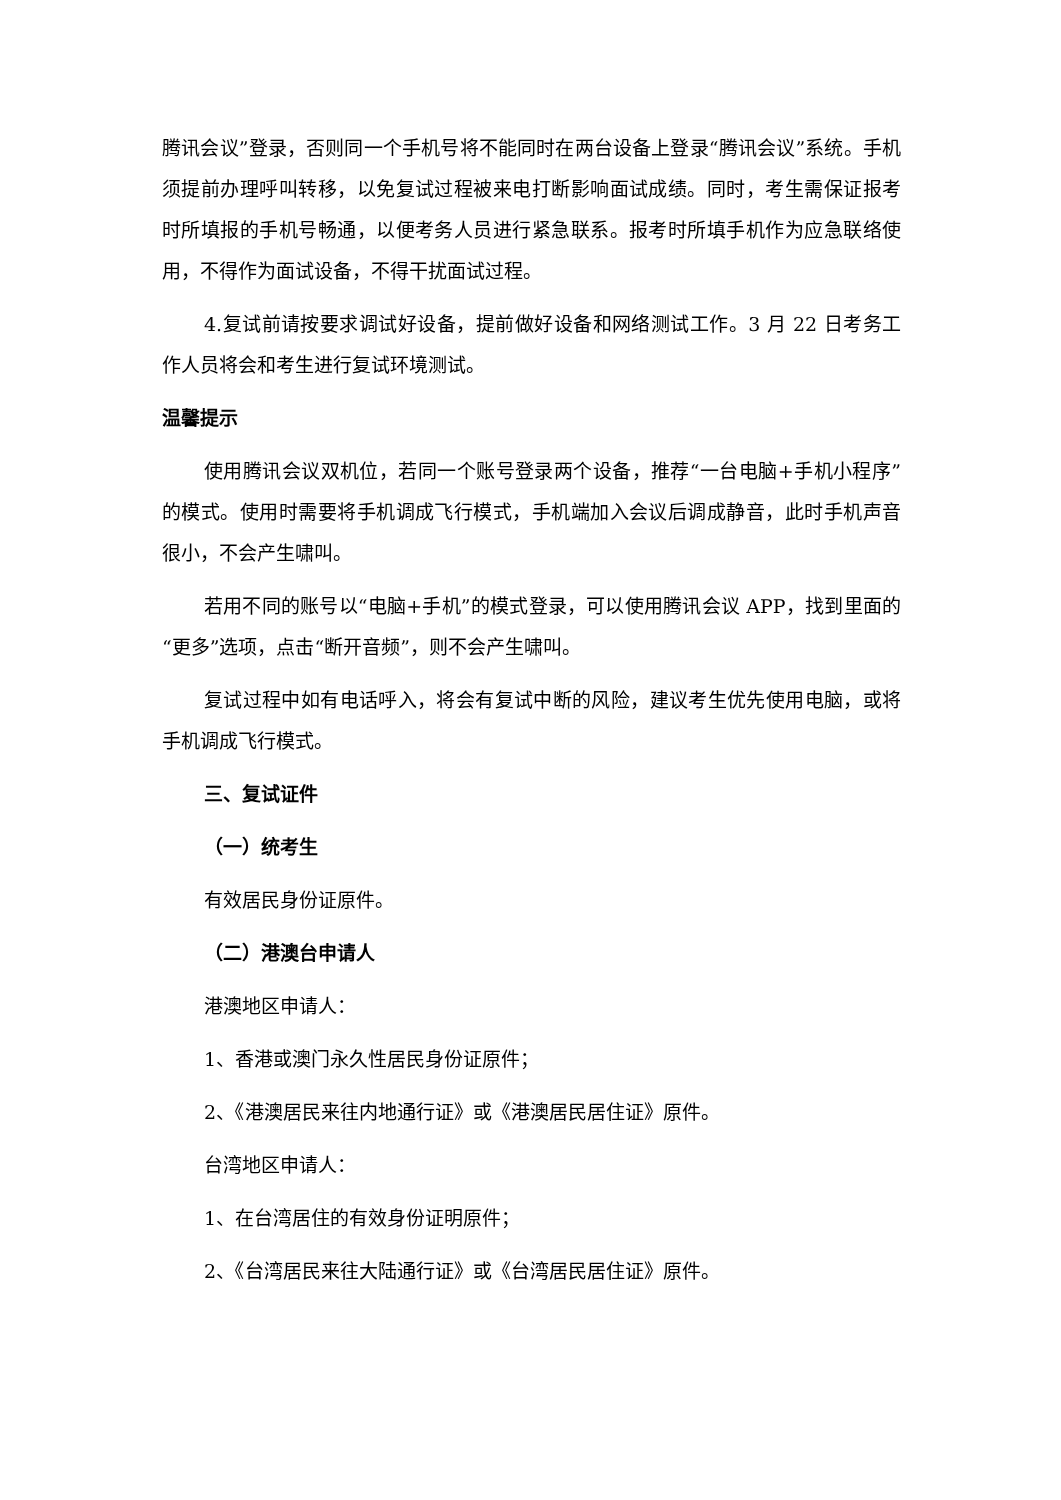腾讯会议”登录，否则同一个手机号将不能同时在两台设备上登录“腾讯会议”系统。手机须提前办理呼叫转移，以免复试过程被来电打断影响面试成绩。同时，考生需保证报考时所填报的手机号畅通，以便考务人员进行紧急联系。报考时所填手机作为应急联络使用，不得作为面试设备，不得干扰面试过程。
4.复试前请按要求调试好设备，提前做好设备和网络测试工作。3 月 22 日考务工作人员将会和考生进行复试环境测试。
温馨提示
使用腾讯会议双机位，若同一个账号登录两个设备，推荐“一台电脑+手机小程序”的模式。使用时需要将手机调成飞行模式，手机端加入会议后调成静音，此时手机声音很小，不会产生啸叫。
若用不同的账号以“电脑+手机”的模式登录，可以使用腾讯会议 APP，找到里面的“更多”选项，点击“断开音频”，则不会产生啸叫。
复试过程中如有电话呼入，将会有复试中断的风险，建议考生优先使用电脑，或将手机调成飞行模式。
三、复试证件
（一）统考生
有效居民身份证原件。
（二）港澳台申请人
港澳地区申请人：
1、香港或澳门永久性居民身份证原件；
2、《港澳居民来往内地通行证》或《港澳居民居住证》原件。
台湾地区申请人：
1、在台湾居住的有效身份证明原件；
2、《台湾居民来往大陆通行证》或《台湾居民居住证》原件。